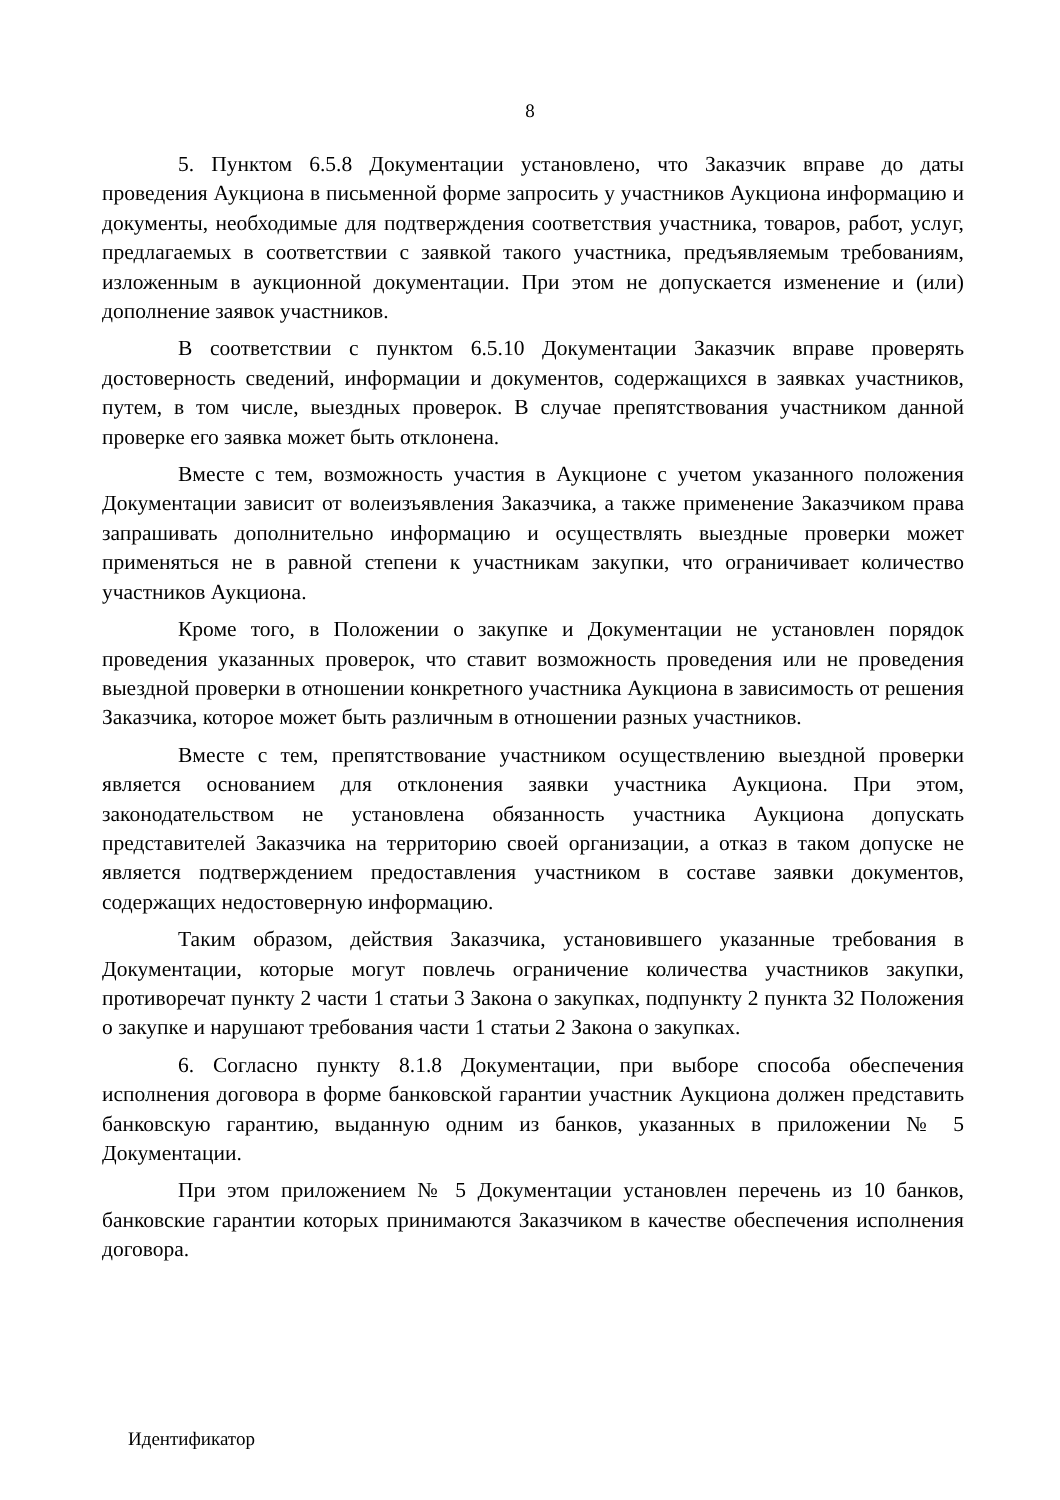8
5. Пунктом 6.5.8 Документации установлено, что Заказчик вправе до даты проведения Аукциона в письменной форме запросить у участников Аукциона информацию и документы, необходимые для подтверждения соответствия участника, товаров, работ, услуг, предлагаемых в соответствии с заявкой такого участника, предъявляемым требованиям, изложенным в аукционной документации. При этом не допускается изменение и (или) дополнение заявок участников.
В соответствии с пунктом 6.5.10 Документации Заказчик вправе проверять достоверность сведений, информации и документов, содержащихся в заявках участников, путем, в том числе, выездных проверок. В случае препятствования участником данной проверке его заявка может быть отклонена.
Вместе с тем, возможность участия в Аукционе с учетом указанного положения Документации зависит от волеизъявления Заказчика, а также применение Заказчиком права запрашивать дополнительно информацию и осуществлять выездные проверки может применяться не в равной степени к участникам закупки, что ограничивает количество участников Аукциона.
Кроме того, в Положении о закупке и Документации не установлен порядок проведения указанных проверок, что ставит возможность проведения или не проведения выездной проверки в отношении конкретного участника Аукциона в зависимость от решения Заказчика, которое может быть различным в отношении разных участников.
Вместе с тем, препятствование участником осуществлению выездной проверки является основанием для отклонения заявки участника Аукциона. При этом, законодательством не установлена обязанность участника Аукциона допускать представителей Заказчика на территорию своей организации, а отказ в таком допуске не является подтверждением предоставления участником в составе заявки документов, содержащих недостоверную информацию.
Таким образом, действия Заказчика, установившего указанные требования в Документации, которые могут повлечь ограничение количества участников закупки, противоречат пункту 2 части 1 статьи 3 Закона о закупках, подпункту 2 пункта 32 Положения о закупке и нарушают требования части 1 статьи 2 Закона о закупках.
6. Согласно пункту 8.1.8 Документации, при выборе способа обеспечения исполнения договора в форме банковской гарантии участник Аукциона должен представить банковскую гарантию, выданную одним из банков, указанных в приложении № 5 Документации.
При этом приложением № 5 Документации установлен перечень из 10 банков, банковские гарантии которых принимаются Заказчиком в качестве обеспечения исполнения договора.
Идентификатор